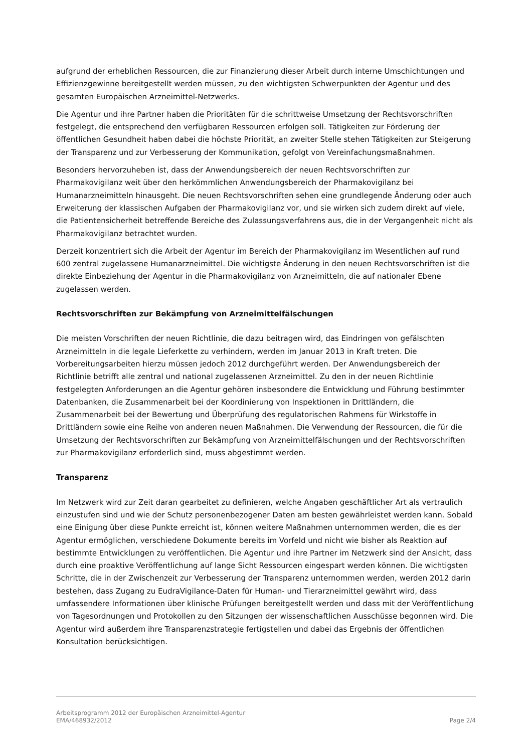aufgrund der erheblichen Ressourcen, die zur Finanzierung dieser Arbeit durch interne Umschichtungen und Effizienzgewinne bereitgestellt werden müssen, zu den wichtigsten Schwerpunkten der Agentur und des gesamten Europäischen Arzneimittel-Netzwerks.
Die Agentur und ihre Partner haben die Prioritäten für die schrittweise Umsetzung der Rechtsvorschriften festgelegt, die entsprechend den verfügbaren Ressourcen erfolgen soll. Tätigkeiten zur Förderung der öffentlichen Gesundheit haben dabei die höchste Priorität, an zweiter Stelle stehen Tätigkeiten zur Steigerung der Transparenz und zur Verbesserung der Kommunikation, gefolgt von Vereinfachungsmaßnahmen.
Besonders hervorzuheben ist, dass der Anwendungsbereich der neuen Rechtsvorschriften zur Pharmakovigilanz weit über den herkömmlichen Anwendungsbereich der Pharmakovigilanz bei Humanarzneimitteln hinausgeht. Die neuen Rechtsvorschriften sehen eine grundlegende Änderung oder auch Erweiterung der klassischen Aufgaben der Pharmakovigilanz vor, und sie wirken sich zudem direkt auf viele, die Patientensicherheit betreffende Bereiche des Zulassungsverfahrens aus, die in der Vergangenheit nicht als Pharmakovigilanz betrachtet wurden.
Derzeit konzentriert sich die Arbeit der Agentur im Bereich der Pharmakovigilanz im Wesentlichen auf rund 600 zentral zugelassene Humanarzneimittel. Die wichtigste Änderung in den neuen Rechtsvorschriften ist die direkte Einbeziehung der Agentur in die Pharmakovigilanz von Arzneimitteln, die auf nationaler Ebene zugelassen werden.
Rechtsvorschriften zur Bekämpfung von Arzneimittelfälschungen
Die meisten Vorschriften der neuen Richtlinie, die dazu beitragen wird, das Eindringen von gefälschten Arzneimitteln in die legale Lieferkette zu verhindern, werden im Januar 2013 in Kraft treten. Die Vorbereitungsarbeiten hierzu müssen jedoch 2012 durchgeführt werden. Der Anwendungsbereich der Richtlinie betrifft alle zentral und national zugelassenen Arzneimittel. Zu den in der neuen Richtlinie festgelegten Anforderungen an die Agentur gehören insbesondere die Entwicklung und Führung bestimmter Datenbanken, die Zusammenarbeit bei der Koordinierung von Inspektionen in Drittländern, die Zusammenarbeit bei der Bewertung und Überprüfung des regulatorischen Rahmens für Wirkstoffe in Drittländern sowie eine Reihe von anderen neuen Maßnahmen. Die Verwendung der Ressourcen, die für die Umsetzung der Rechtsvorschriften zur Bekämpfung von Arzneimittelfälschungen und der Rechtsvorschriften zur Pharmakovigilanz erforderlich sind, muss abgestimmt werden.
Transparenz
Im Netzwerk wird zur Zeit daran gearbeitet zu definieren, welche Angaben geschäftlicher Art als vertraulich einzustufen sind und wie der Schutz personenbezogener Daten am besten gewährleistet werden kann. Sobald eine Einigung über diese Punkte erreicht ist, können weitere Maßnahmen unternommen werden, die es der Agentur ermöglichen, verschiedene Dokumente bereits im Vorfeld und nicht wie bisher als Reaktion auf bestimmte Entwicklungen zu veröffentlichen. Die Agentur und ihre Partner im Netzwerk sind der Ansicht, dass durch eine proaktive Veröffentlichung auf lange Sicht Ressourcen eingespart werden können. Die wichtigsten Schritte, die in der Zwischenzeit zur Verbesserung der Transparenz unternommen werden, werden 2012 darin bestehen, dass Zugang zu EudraVigilance-Daten für Human- und Tierarzneimittel gewährt wird, dass umfassendere Informationen über klinische Prüfungen bereitgestellt werden und dass mit der Veröffentlichung von Tagesordnungen und Protokollen zu den Sitzungen der wissenschaftlichen Ausschüsse begonnen wird. Die Agentur wird außerdem ihre Transparenzstrategie fertigstellen und dabei das Ergebnis der öffentlichen Konsultation berücksichtigen.
Arbeitsprogramm 2012 der Europäischen Arzneimittel-Agentur
EMA/468932/2012 Page 2/4